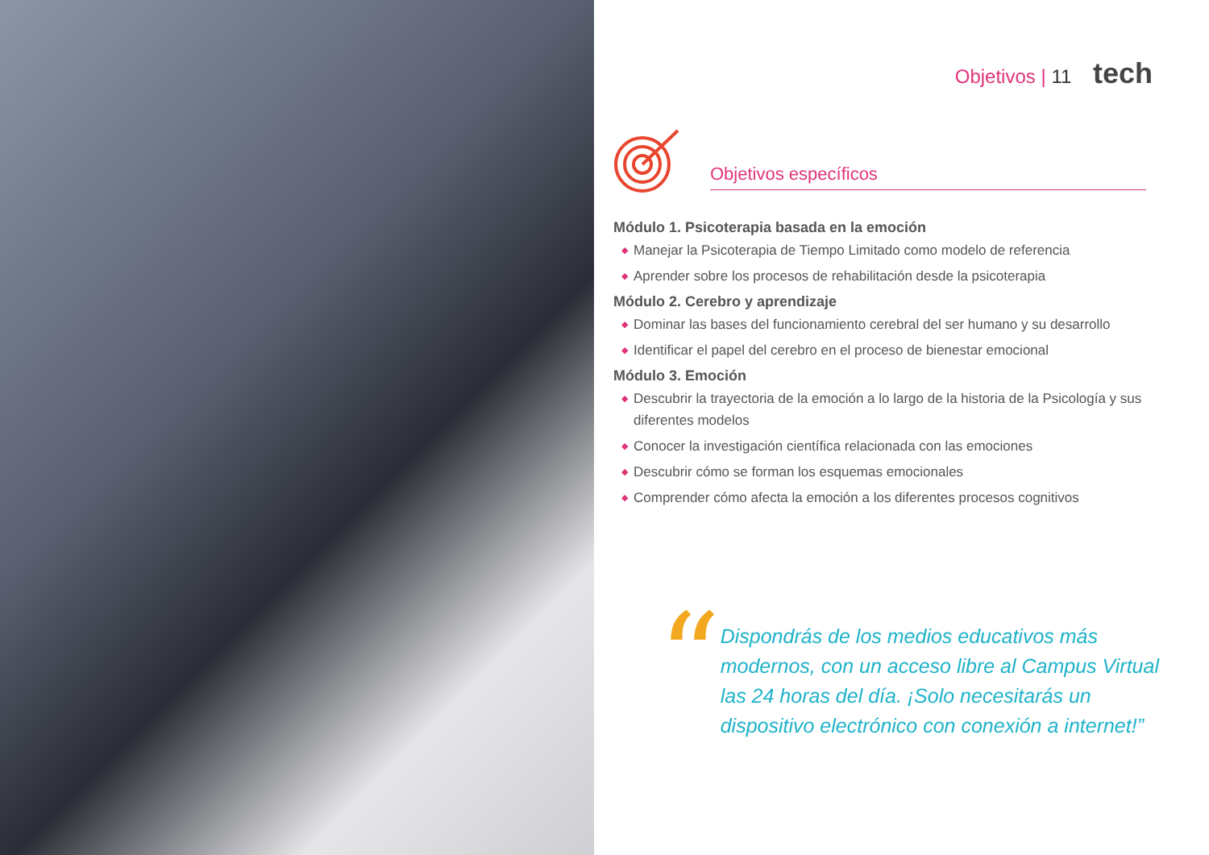Objetivos | 11 tech
Objetivos específicos
Módulo 1. Psicoterapia basada en la emoción
◆ Manejar la Psicoterapia de Tiempo Limitado como modelo de referencia
◆ Aprender sobre los procesos de rehabilitación desde la psicoterapia
Módulo 2. Cerebro y aprendizaje
◆ Dominar las bases del funcionamiento cerebral del ser humano y su desarrollo
◆ Identificar el papel del cerebro en el proceso de bienestar emocional
Módulo 3. Emoción
◆ Descubrir la trayectoria de la emoción a lo largo de la historia de la Psicología y sus diferentes modelos
◆ Conocer la investigación científica relacionada con las emociones
◆ Descubrir cómo se forman los esquemas emocionales
◆ Comprender cómo afecta la emoción a los diferentes procesos cognitivos
“
Dispondrás de los medios educativos más modernos, con un acceso libre al Campus Virtual las 24 horas del día. ¡Solo necesitarás un dispositivo electrónico con conexión a internet!”